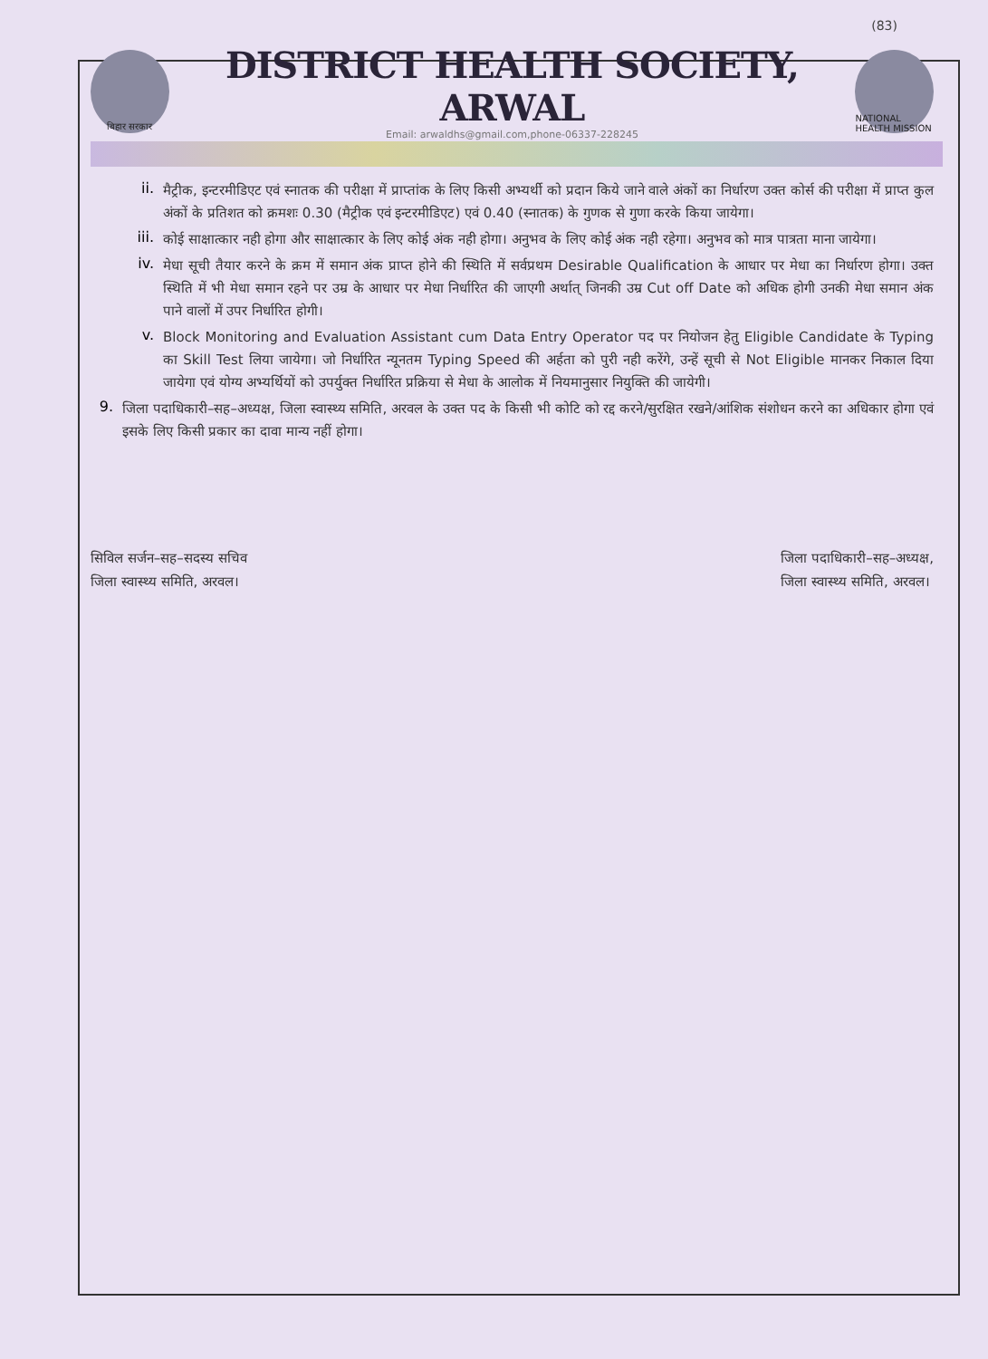(83)
बिहार सरकार
DISTRICT HEALTH SOCIETY, ARWAL
Email: arwaldhs@gmail.com,phone-06337-228245
NATIONAL HEALTH MISSION
ii.
मैट्रीक, इन्टरमीडिएट एवं स्नातक की परीक्षा में प्राप्तांक के लिए किसी अभ्यर्थी को प्रदान किये जाने वाले अंकों का निर्धारण उक्त कोर्स की परीक्षा में प्राप्त कुल अंकों के प्रतिशत को क्रमशः 0.30 (मैट्रीक एवं इन्टरमीडिएट) एवं 0.40 (स्नातक) के गुणक से गुणा करके किया जायेगा।
iii.
कोई साक्षात्कार नही होगा और साक्षात्कार के लिए कोई अंक नही होगा। अनुभव के लिए कोई अंक नही रहेगा। अनुभव को मात्र पात्रता माना जायेगा।
iv.
मेधा सूची तैयार करने के क्रम में समान अंक प्राप्त होने की स्थिति में सर्वप्रथम Desirable Qualification के आधार पर मेधा का निर्धारण होगा। उक्त स्थिति में भी मेधा समान रहने पर उम्र के आधार पर मेधा निर्धारित की जाएगी अर्थात् जिनकी उम्र Cut off Date को अधिक होगी उनकी मेधा समान अंक पाने वालों में उपर निर्धारित होगी।
v.
Block Monitoring and Evaluation Assistant cum Data Entry Operator पद पर नियोजन हेतु Eligible Candidate के Typing का Skill Test लिया जायेगा। जो निर्धारित न्यूनतम Typing Speed की अर्हता को पुरी नही करेंगे, उन्हें सूची से Not Eligible मानकर निकाल दिया जायेगा एवं योग्य अभ्यर्थियों को उपर्युक्त निर्धारित प्रक्रिया से मेधा के आलोक में नियमानुसार नियुक्ति की जायेगी।
9.
जिला पदाधिकारी–सह–अध्यक्ष, जिला स्वास्थ्य समिति, अरवल के उक्त पद के किसी भी कोटि को रद्द करने/सुरक्षित रखने/आंशिक संशोधन करने का अधिकार होगा एवं इसके लिए किसी प्रकार का दावा मान्य नहीं होगा।
सिविल सर्जन–सह–सदस्य सचिव
जिला स्वास्थ्य समिति, अरवल।
जिला पदाधिकारी–सह–अध्यक्ष,
जिला स्वास्थ्य समिति, अरवल।